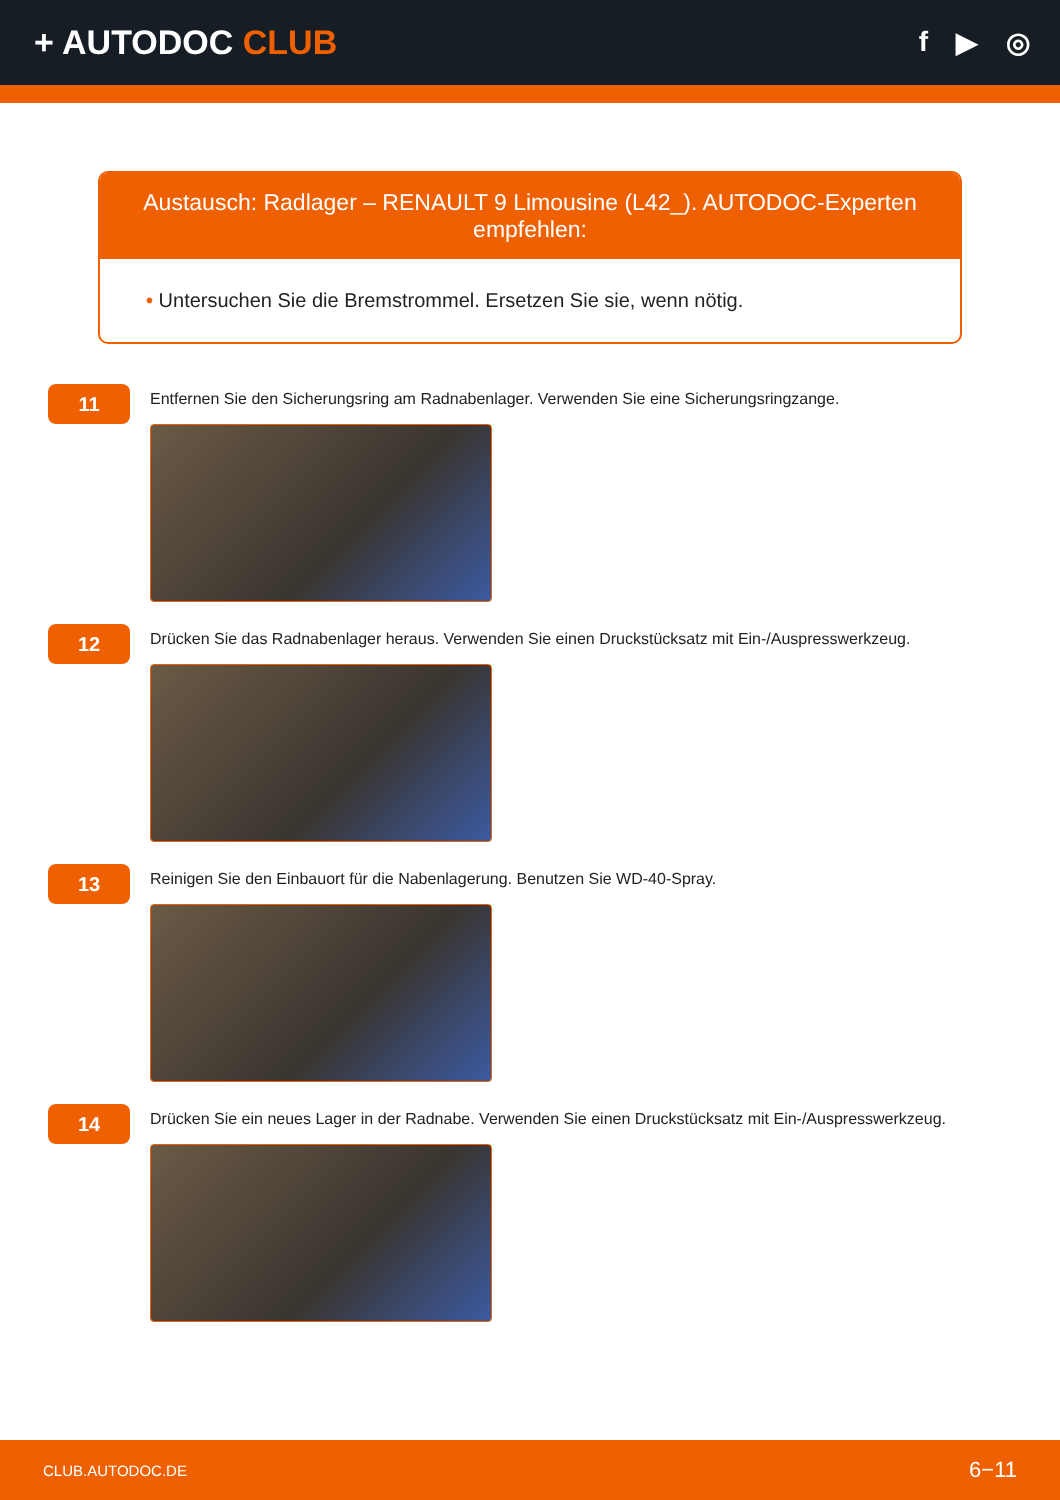+ AUTODOC CLUB
f ▶ ◎
Austausch: Radlager – RENAULT 9 Limousine (L42_). AUTODOC-Experten empfehlen:
• Untersuchen Sie die Bremstrommel. Ersetzen Sie sie, wenn nötig.
11
Entfernen Sie den Sicherungsring am Radnabenlager. Verwenden Sie eine Sicherungsringzange.
12
Drücken Sie das Radnabenlager heraus. Verwenden Sie einen Druckstücksatz mit Ein-/Auspresswerkzeug.
13
Reinigen Sie den Einbauort für die Nabenlagerung. Benutzen Sie WD-40-Spray.
14
Drücken Sie ein neues Lager in der Radnabe. Verwenden Sie einen Druckstücksatz mit Ein-/Auspresswerkzeug.
CLUB.AUTODOC.DE 6−11